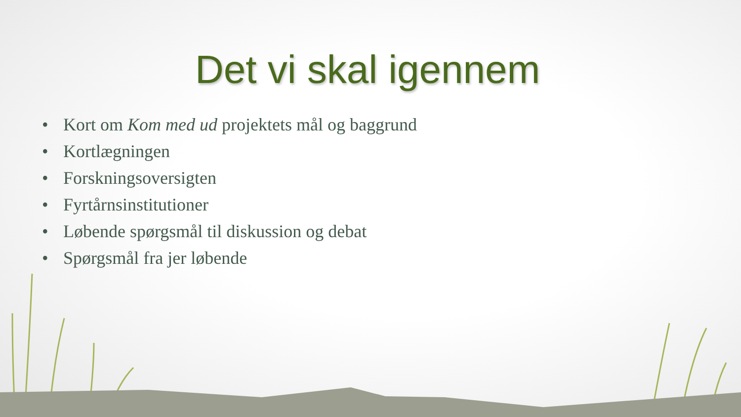Det vi skal igennem
• Kort om Kom med ud projektets mål og baggrund
• Kortlægningen
• Forskningsoversigten
• Fyrtårnsinstitutioner
• Løbende spørgsmål til diskussion og debat
• Spørgsmål fra jer løbende